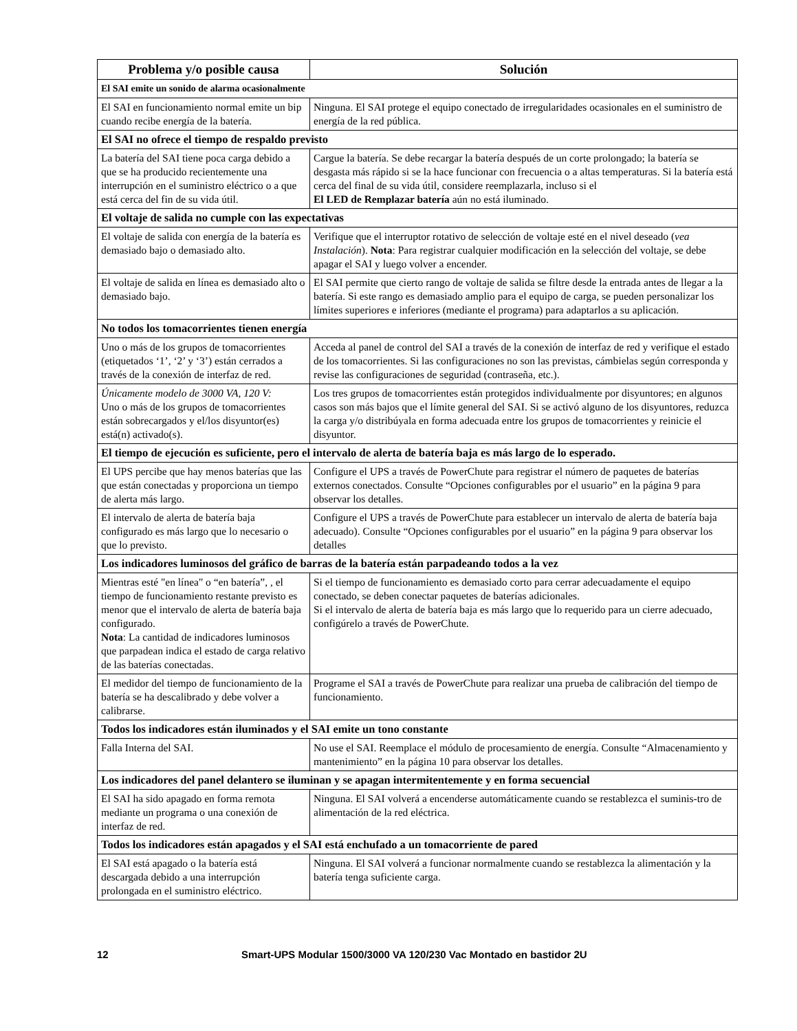| Problema y/o posible causa | Solución |
| --- | --- |
| El SAI emite un sonido de alarma ocasionalmente | |
| El SAI en funcionamiento normal emite un bip cuando recibe energía de la batería. | Ninguna. El SAI protege el equipo conectado de irregularidades ocasionales en el suministro de energía de la red pública. |
| El SAI no ofrece el tiempo de respaldo previsto | |
| La batería del SAI tiene poca carga debido a que se ha producido recientemente una interrupción en el suministro eléctrico o a que está cerca del fin de su vida útil. | Cargue la batería. Se debe recargar la batería después de un corte prolongado; la batería se desgasta más rápido si se la hace funcionar con frecuencia o a altas temperaturas. Si la batería está cerca del final de su vida útil, considere reemplazarla, incluso si el El LED de Remplazar batería aún no está iluminado. |
| El voltaje de salida no cumple con las expectativas | |
| El voltaje de salida con energía de la batería es demasiado bajo o demasiado alto. | Verifique que el interruptor rotativo de selección de voltaje esté en el nivel deseado ( vea Instalación ). Nota : Para registrar cualquier modificación en la selección del voltaje, se debe apagar el SAI y luego volver a encender. |
| El voltaje de salida en línea es demasiado alto o demasiado bajo. | El SAI permite que cierto rango de voltaje de salida se filtre desde la entrada antes de llegar a la batería. Si este rango es demasiado amplio para el equipo de carga, se pueden personalizar los límites superiores e inferiores (mediante el programa) para adaptarlos a su aplicación. |
| No todos los tomacorrientes tienen energía | |
| Uno o más de los grupos de tomacorrientes (etiquetados ‘1’, ‘2’ y ‘3’) están cerrados a través de la conexión de interfaz de red. | Acceda al panel de control del SAI a través de la conexión de interfaz de red y verifique el estado de los tomacorrientes. Si las configuraciones no son las previstas, cámbielas según corresponda y revise las configuraciones de seguridad (contraseña, etc.). |
| Únicamente modelo de 3000 VA, 120 V: Uno o más de los grupos de tomacorrientes están sobrecargados y el/los disyuntor(es) está(n) activado(s). | Los tres grupos de tomacorrientes están protegidos individualmente por disyuntores; en algunos casos son más bajos que el límite general del SAI. Si se activó alguno de los disyuntores, reduzca la carga y/o distribúyala en forma adecuada entre los grupos de tomacorrientes y reinicie el disyuntor. |
| El tiempo de ejecución es suficiente, pero el intervalo de alerta de batería baja es más largo de lo esperado. | |
| El UPS percibe que hay menos baterías que las que están conectadas y proporciona un tiempo de alerta más largo. | Configure el UPS a través de PowerChute para registrar el número de paquetes de baterías externos conectados. Consulte “Opciones configurables por el usuario” en la página 9 para observar los detalles. |
| El intervalo de alerta de batería baja configurado es más largo que lo necesario o que lo previsto. | Configure el UPS a través de PowerChute para establecer un intervalo de alerta de batería baja adecuado). Consulte “Opciones configurables por el usuario” en la página 9 para observar los detalles |
| Los indicadores luminosos del gráfico de barras de la batería están parpadeando todos a la vez | |
| Mientras esté "en línea" o “en batería”, , el tiempo de funcionamiento restante previsto es menor que el intervalo de alerta de batería baja configurado. Nota : La cantidad de indicadores luminosos que parpadean indica el estado de carga relativo de las baterías conectadas. | Si el tiempo de funcionamiento es demasiado corto para cerrar adecuadamente el equipo conectado, se deben conectar paquetes de baterías adicionales. Si el intervalo de alerta de batería baja es más largo que lo requerido para un cierre adecuado, configúrelo a través de PowerChute. |
| El medidor del tiempo de funcionamiento de la batería se ha descalibrado y debe volver a calibrarse. | Programe el SAI a través de PowerChute para realizar una prueba de calibración del tiempo de funcionamiento. |
| Todos los indicadores están iluminados y el SAI emite un tono constante | |
| Falla Interna del SAI. | No use el SAI. Reemplace el módulo de procesamiento de energía. Consulte “Almacenamiento y mantenimiento” en la página 10 para observar los detalles. |
| Los indicadores del panel delantero se iluminan y se apagan intermitentemente y en forma secuencial | |
| El SAI ha sido apagado en forma remota mediante un programa o una conexión de interfaz de red. | Ninguna. El SAI volverá a encenderse automáticamente cuando se restablezca el suminis-tro de alimentación de la red eléctrica. |
| Todos los indicadores están apagados y el SAI está enchufado a un tomacorriente de pared | |
| El SAI está apagado o la batería está descargada debido a una interrupción prolongada en el suministro eléctrico. | Ninguna. El SAI volverá a funcionar normalmente cuando se restablezca la alimentación y la batería tenga suficiente carga. |
12 Smart-UPS Modular 1500/3000 VA 120/230 Vac Montado en bastidor 2U